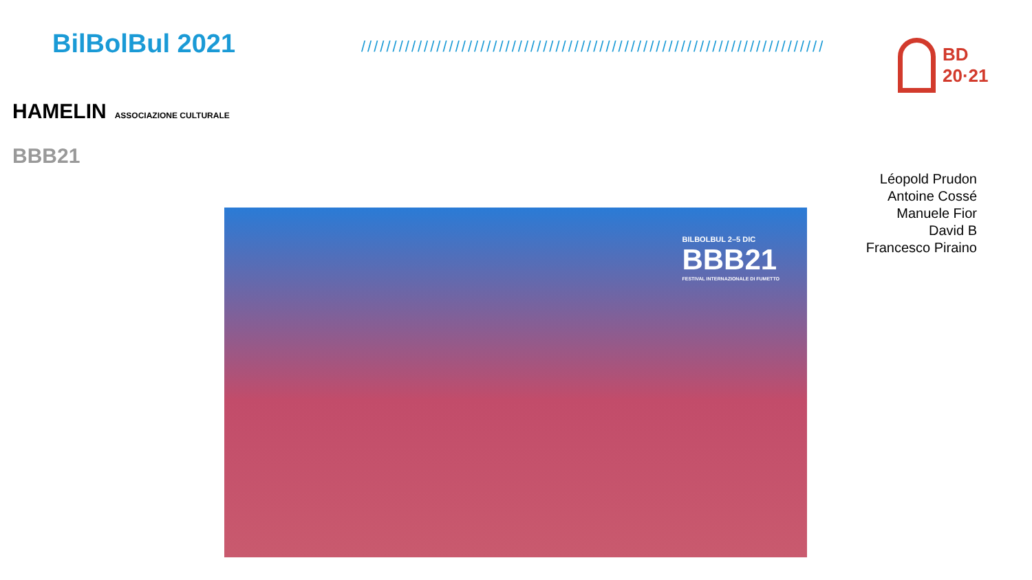BilBolBul 2021 ////////////////////////////////////////////////////////////////////////////
BD
20·21
HAMELIN ASSOCIAZIONE CULTURALE
BBB21
Léopold Prudon
Antoine Cossé
Manuele Fior
David B
Francesco Piraino
BILBOLBUL 2–5 DIC
BBB21
FESTIVAL INTERNAZIONALE DI FUMETTO